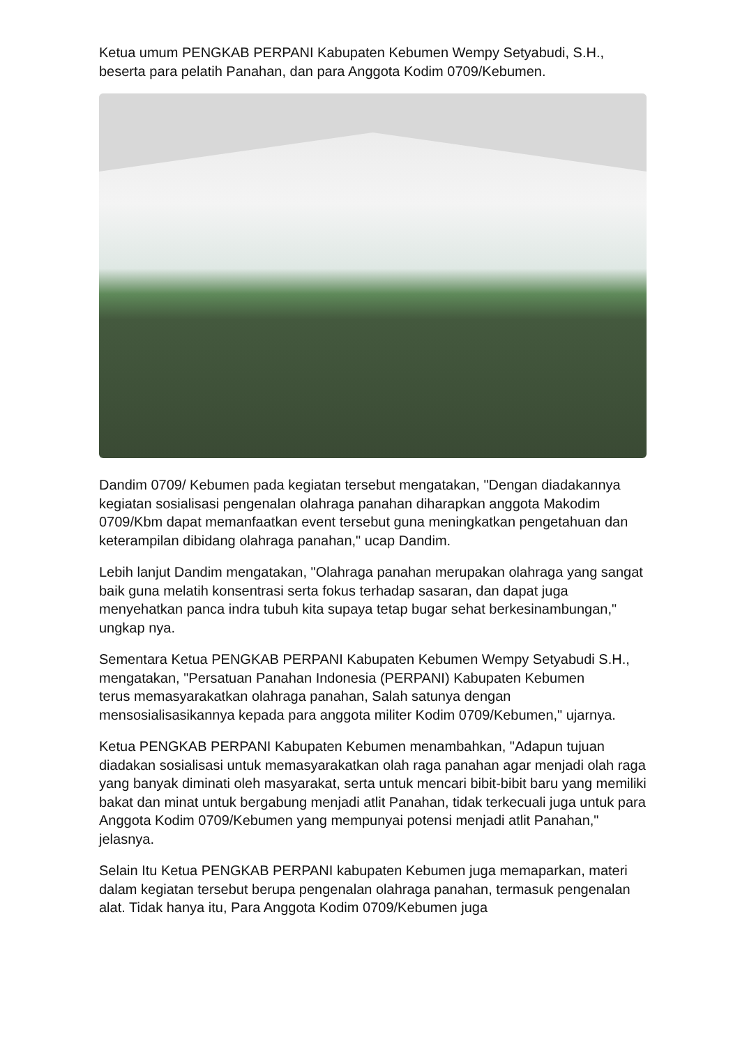Ketua umum PENGKAB PERPANI Kabupaten Kebumen Wempy Setyabudi, S.H., beserta para pelatih Panahan, dan para Anggota Kodim 0709/Kebumen.
Dandim 0709/ Kebumen pada kegiatan tersebut mengatakan, "Dengan diadakannya kegiatan sosialisasi pengenalan olahraga panahan diharapkan anggota Makodim 0709/Kbm dapat memanfaatkan event tersebut guna meningkatkan pengetahuan dan keterampilan dibidang olahraga panahan," ucap Dandim.
Lebih lanjut Dandim mengatakan, "Olahraga panahan merupakan olahraga yang sangat baik guna melatih konsentrasi serta fokus terhadap sasaran, dan dapat juga menyehatkan panca indra tubuh kita supaya tetap bugar sehat berkesinambungan," ungkap nya.
Sementara Ketua PENGKAB PERPANI Kabupaten Kebumen Wempy Setyabudi S.H., mengatakan, "Persatuan Panahan Indonesia (PERPANI) Kabupaten Kebumen
terus memasyarakatkan olahraga panahan, Salah satunya dengan mensosialisasikannya kepada para anggota militer Kodim 0709/Kebumen," ujarnya.
Ketua PENGKAB PERPANI Kabupaten Kebumen menambahkan, "Adapun tujuan diadakan sosialisasi untuk memasyarakatkan olah raga panahan agar menjadi olah raga yang banyak diminati oleh masyarakat, serta untuk mencari bibit-bibit baru yang memiliki bakat dan minat untuk bergabung menjadi atlit Panahan, tidak terkecuali juga untuk para Anggota Kodim 0709/Kebumen yang mempunyai potensi menjadi atlit Panahan," jelasnya.
Selain Itu Ketua PENGKAB PERPANI kabupaten Kebumen juga memaparkan, materi dalam kegiatan tersebut berupa pengenalan olahraga panahan, termasuk pengenalan alat. Tidak hanya itu, Para Anggota Kodim 0709/Kebumen juga